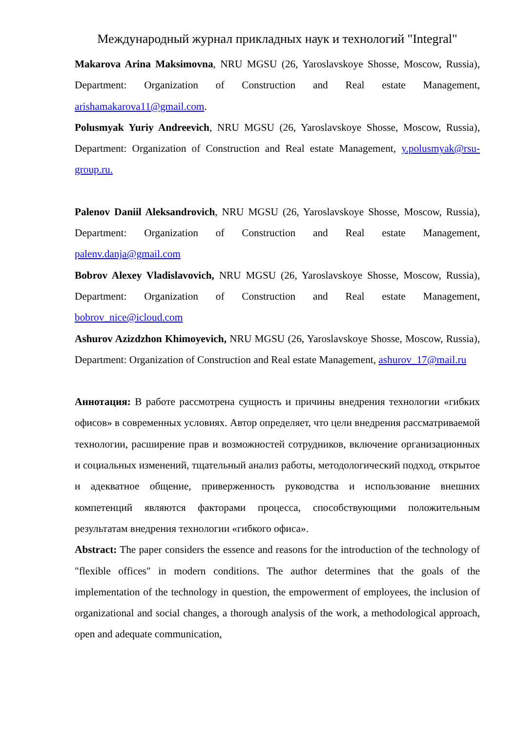Международный журнал прикладных наук и технологий "Integral"
Makarova Arina Maksimovna, NRU MGSU (26, Yaroslavskoye Shosse, Moscow, Russia), Department: Organization of Construction and Real estate Management, arishamakarova11@gmail.com.
Polusmyak Yuriy Andreevich, NRU MGSU (26, Yaroslavskoye Shosse, Moscow, Russia), Department: Organization of Construction and Real estate Management, y.polusmyak@rsu-group.ru.
Palenov Daniil Aleksandrovich, NRU MGSU (26, Yaroslavskoye Shosse, Moscow, Russia), Department: Organization of Construction and Real estate Management, palenv.danja@gmail.com
Bobrov Alexey Vladislavovich, NRU MGSU (26, Yaroslavskoye Shosse, Moscow, Russia), Department: Organization of Construction and Real estate Management, bobrov_nice@icloud.com
Ashurov Azizdzhon Khimoyevich, NRU MGSU (26, Yaroslavskoye Shosse, Moscow, Russia), Department: Organization of Construction and Real estate Management, ashurov_17@mail.ru
Аннотация: В работе рассмотрена сущность и причины внедрения технологии «гибких офисов» в современных условиях. Автор определяет, что цели внедрения рассматриваемой технологии, расширение прав и возможностей сотрудников, включение организационных и социальных изменений, тщательный анализ работы, методологический подход, открытое и адекватное общение, приверженность руководства и использование внешних компетенций являются факторами процесса, способствующими положительным результатам внедрения технологии «гибкого офиса».
Abstract: The paper considers the essence and reasons for the introduction of the technology of "flexible offices" in modern conditions. The author determines that the goals of the implementation of the technology in question, the empowerment of employees, the inclusion of organizational and social changes, a thorough analysis of the work, a methodological approach, open and adequate communication,